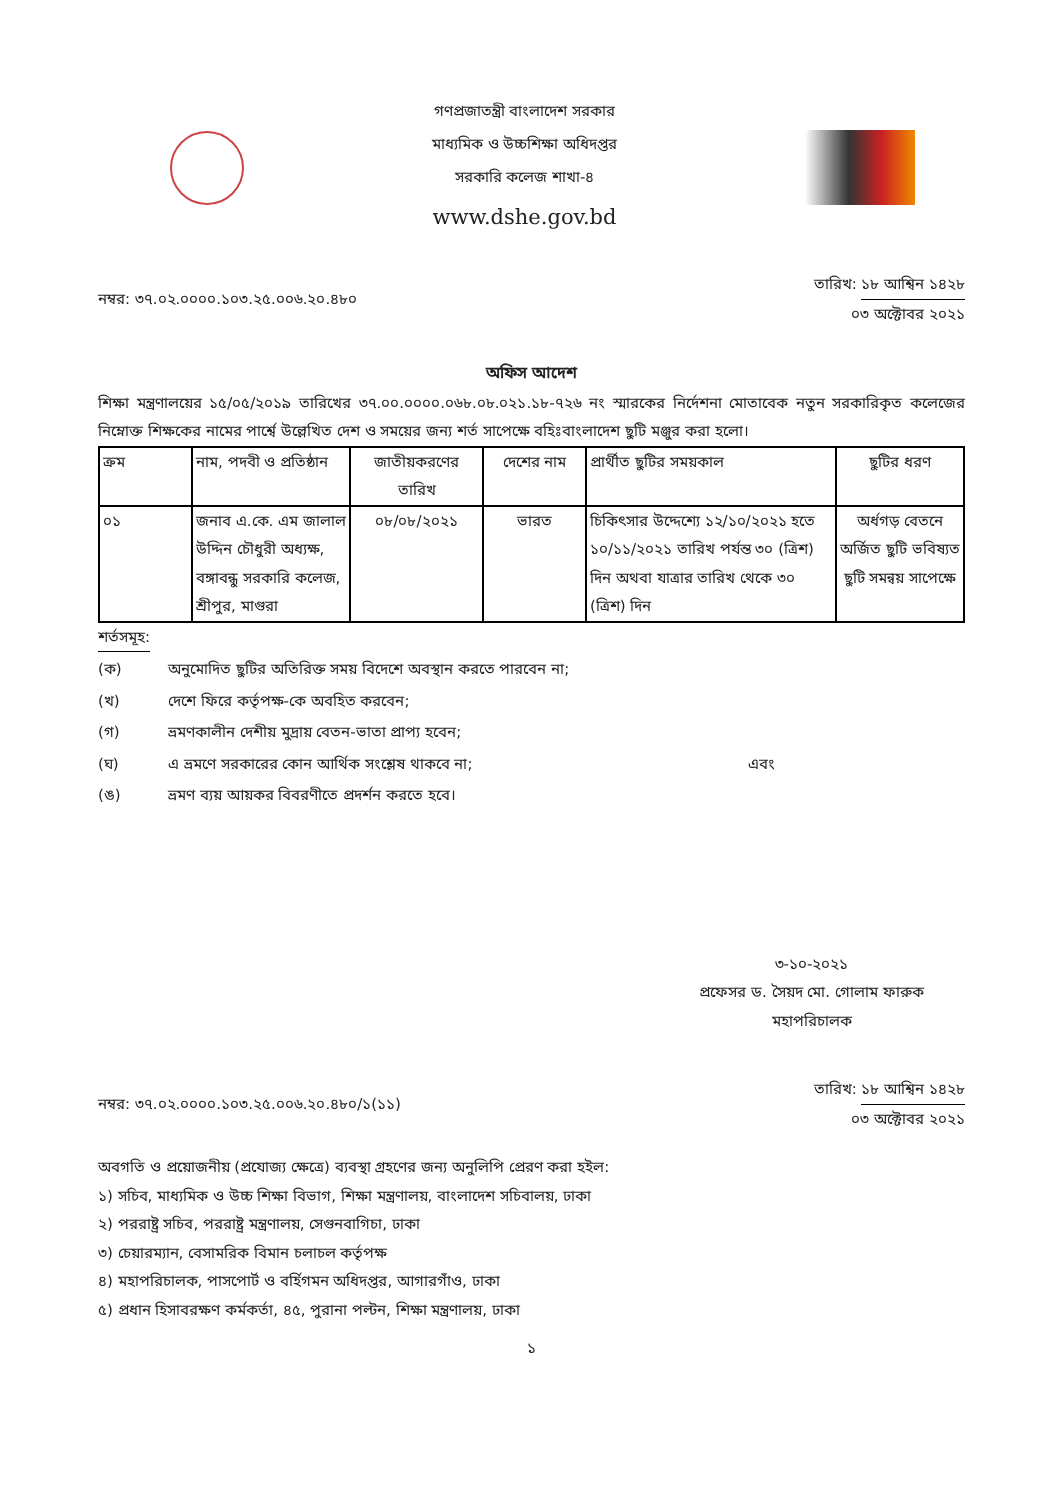গণপ্রজাতন্ত্রী বাংলাদেশ সরকার
মাধ্যমিক ও উচ্চশিক্ষা অধিদপ্তর
সরকারি কলেজ শাখা-৪
www.dshe.gov.bd
নম্বর: ৩৭.০২.০০০০.১০৩.২৫.০০৬.২০.৪৮০
তারিখ: ১৮ আশ্বিন ১৪২৮
০৩ অক্টোবর ২০২১
অফিস আদেশ
শিক্ষা মন্ত্রণালয়ের ১৫/০৫/২০১৯ তারিখের ৩৭.০০.০০০০.০৬৮.০৮.০২১.১৮-৭২৬ নং স্মারকের নির্দেশনা মোতাবেক নতুন সরকারিকৃত কলেজের নিম্নোক্ত শিক্ষকের নামের পার্শ্বে উল্লেখিত দেশ ও সময়ের জন্য শর্ত সাপেক্ষে বহিঃবাংলাদেশ ছুটি মঞ্জুর করা হলো।
| ক্রম | নাম, পদবী ও প্রতিষ্ঠান | জাতীয়করণের তারিখ | দেশের নাম | প্রার্থীত ছুটির সময়কাল | ছুটির ধরণ |
| --- | --- | --- | --- | --- | --- |
| ০১ | জনাব এ.কে. এম জালাল উদ্দিন চৌধুরী অধ্যক্ষ, বঙ্গাবন্ধু সরকারি কলেজ, শ্রীপুর, মাগুরা | ০৮/০৮/২০২১ | ভারত | চিকিৎসার উদ্দেশ্যে ১২/১০/২০২১ হতে ১০/১১/২০২১ তারিখ পর্যন্ত ৩০ (ত্রিশ) দিন অথবা যাত্রার তারিখ থেকে ৩০ (ত্রিশ) দিন | অর্ধগড় বেতনে অর্জিত ছুটি ভবিষ্যত ছুটি সমন্বয় সাপেক্ষে |
শর্তসমূহ:
(ক) অনুমোদিত ছুটির অতিরিক্ত সময় বিদেশে অবস্থান করতে পারবেন না;
(খ) দেশে ফিরে কর্তৃপক্ষ-কে অবহিত করবেন;
(গ) ভ্রমণকালীন দেশীয় মুদ্রায় বেতন-ভাতা প্রাপ্য হবেন;
(ঘ) এ ভ্রমণে সরকারের কোন আর্থিক সংশ্লেষ থাকবে না; এবং
(ঙ) ভ্রমণ ব্যয় আয়কর বিবরণীতে প্রদর্শন করতে হবে।
৩-১০-২০২১
প্রফেসর ড. সৈয়দ মো. গোলাম ফারুক
মহাপরিচালক
নম্বর: ৩৭.০২.০০০০.১০৩.২৫.০০৬.২০.৪৮০/১(১১)
তারিখ: ১৮ আশ্বিন ১৪২৮
০৩ অক্টোবর ২০২১
অবগতি ও প্রয়োজনীয় (প্রযোজ্য ক্ষেত্রে) ব্যবস্থা গ্রহণের জন্য অনুলিপি প্রেরণ করা হইল:
১) সচিব, মাধ্যমিক ও উচ্চ শিক্ষা বিভাগ, শিক্ষা মন্ত্রণালয়, বাংলাদেশ সচিবালয়, ঢাকা
২) পররাষ্ট্র সচিব, পররাষ্ট্র মন্ত্রণালয়, সেগুনবাগিচা, ঢাকা
৩) চেয়ারম্যান, বেসামরিক বিমান চলাচল কর্তৃপক্ষ
৪) মহাপরিচালক, পাসপোর্ট ও বর্হিগমন অধিদপ্তর, আগারগাঁও, ঢাকা
৫) প্রধান হিসাবরক্ষণ কর্মকর্তা, ৪৫, পুরানা পল্টন, শিক্ষা মন্ত্রণালয়, ঢাকা
১